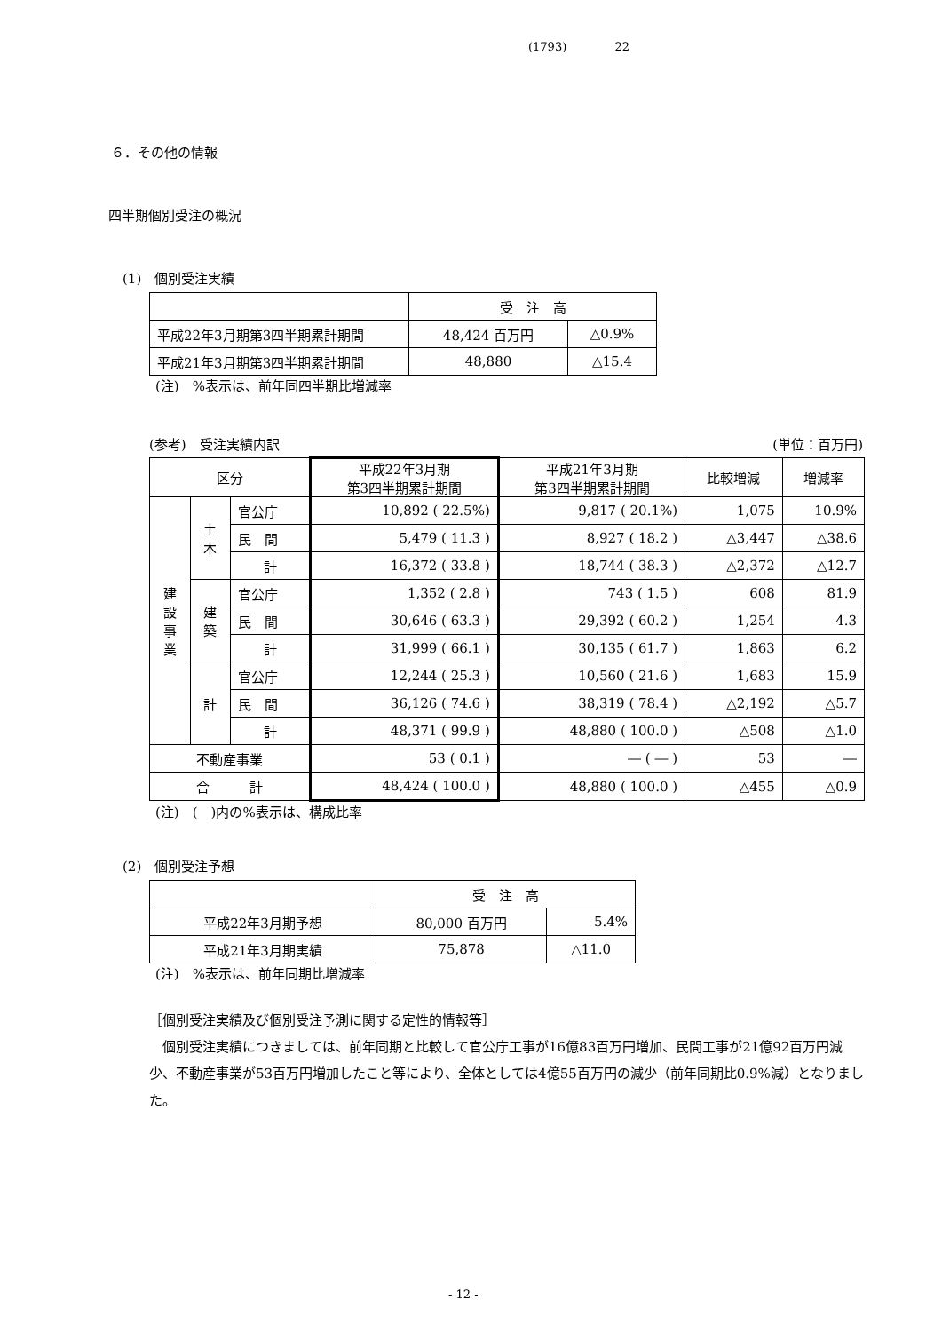(1793) 22
６．その他の情報
四半期個別受注の概況
(1)　個別受注実績
| | 受 注 高 | |
| 平成22年3月期第3四半期累計期間 | 48,424 百万円 | △0.9% |
| 平成21年3月期第3四半期累計期間 | 48,880 | △15.4 |
(注)　%表示は、前年同四半期比増減率
(参考)　受注実績内訳 (単位：百万円)
| 区分 | | | 平成22年3月期 第3四半期累計期間 | 平成21年3月期 第3四半期累計期間 | 比較増減 | 増減率 |
| --- | --- | --- | --- | --- | --- | --- |
| 建 設 事 業 | 土 木 | 官公庁 | 10,892 ( 22.5%) | 9,817 ( 20.1%) | 1,075 | 10.9% |
| | | 民 間 | 5,479 ( 11.3 ) | 8,927 ( 18.2 ) | △3,447 | △38.6 |
| | | 計 | 16,372 ( 33.8 ) | 18,744 ( 38.3 ) | △2,372 | △12.7 |
| | 建 築 | 官公庁 | 1,352 ( 2.8 ) | 743 ( 1.5 ) | 608 | 81.9 |
| | | 民 間 | 30,646 ( 63.3 ) | 29,392 ( 60.2 ) | 1,254 | 4.3 |
| | | 計 | 31,999 ( 66.1 ) | 30,135 ( 61.7 ) | 1,863 | 6.2 |
| | 計 | 官公庁 | 12,244 ( 25.3 ) | 10,560 ( 21.6 ) | 1,683 | 15.9 |
| | | 民 間 | 36,126 ( 74.6 ) | 38,319 ( 78.4 ) | △2,192 | △5.7 |
| | | 計 | 48,371 ( 99.9 ) | 48,880 ( 100.0 ) | △508 | △1.0 |
| 不動産事業 | | | 53 ( 0.1 ) | ― ( ― ) | 53 | ― |
| 合 計 | | | 48,424 ( 100.0 ) | 48,880 ( 100.0 ) | △455 | △0.9 |
(注)　(　)内の%表示は、構成比率
(2)　個別受注予想
| | 受 注 高 | |
| 平成22年3月期予想 | 80,000 百万円 | 5.4% |
| 平成21年3月期実績 | 75,878 | △11.0 |
(注)　%表示は、前年同期比増減率
［個別受注実績及び個別受注予測に関する定性的情報等］
　個別受注実績につきましては、前年同期と比較して官公庁工事が16億83百万円増加、民間工事が21億92百万円減少、不動産事業が53百万円増加したこと等により、全体としては4億55百万円の減少（前年同期比0.9%減）となりました。
- 12 -